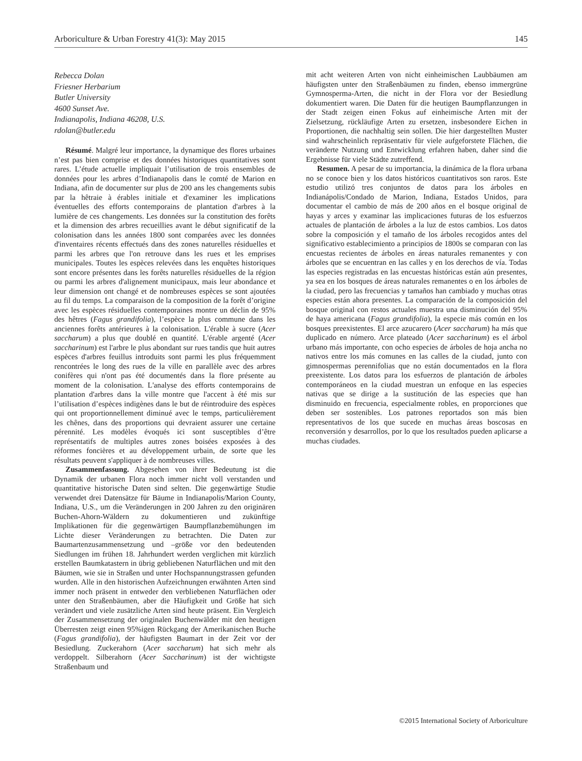Arboriculture & Urban Forestry 41(3): May 2015 145
Rebecca Dolan
Friesner Herbarium
Butler University
4600 Sunset Ave.
Indianapolis, Indiana 46208, U.S.
rdolan@butler.edu
Résumé. Malgré leur importance, la dynamique des flores urbaines n’est pas bien comprise et des données historiques quantitatives sont rares. L’étude actuelle impliquait l’utilisation de trois ensembles de données pour les arbres d’Indianapolis dans le comté de Marion en Indiana, afin de documenter sur plus de 200 ans les changements subis par la hêtraie à érables initiale et d'examiner les implications éventuelles des efforts contemporains de plantation d'arbres à la lumière de ces changements. Les données sur la constitution des forêts et la dimension des arbres recueillies avant le début significatif de la colonisation dans les années 1800 sont comparées avec les données d'inventaires récents effectués dans des zones naturelles résiduelles et parmi les arbres que l'on retrouve dans les rues et les emprises municipales. Toutes les espèces relevées dans les enquêtes historiques sont encore présentes dans les forêts naturelles résiduelles de la région ou parmi les arbres d'alignement municipaux, mais leur abondance et leur dimension ont changé et de nombreuses espèces se sont ajoutées au fil du temps. La comparaison de la composition de la forêt d’origine avec les espèces résiduelles contemporaines montre un déclin de 95% des hêtres (Fagus grandifolia), l’espèce la plus commune dans les anciennes forêts antérieures à la colonisation. L'érable à sucre (Acer saccharum) a plus que doublé en quantité. L'érable argenté (Acer saccharinum) est l'arbre le plus abondant sur rues tandis que huit autres espèces d'arbres feuillus introduits sont parmi les plus fréquemment rencontrées le long des rues de la ville en parallèle avec des arbres conifères qui n'ont pas été documentés dans la flore présente au moment de la colonisation. L'analyse des efforts contemporains de plantation d'arbres dans la ville montre que l'accent à été mis sur l’utilisation d’espèces indigènes dans le but de réintroduire des espèces qui ont proportionnellement diminué avec le temps, particulièrement les chênes, dans des proportions qui devraient assurer une certaine pérennité. Les modèles évoqués ici sont susceptibles d’être représentatifs de multiples autres zones boisées exposées à des réformes foncières et au développement urbain, de sorte que les résultats peuvent s'appliquer à de nombreuses villes.
Zusammenfassung. Abgesehen von ihrer Bedeutung ist die Dynamik der urbanen Flora noch immer nicht voll verstanden und quantitative historische Daten sind selten. Die gegenwärtige Studie verwendet drei Datensätze für Bäume in Indianapolis/Marion County, Indiana, U.S., um die Veränderungen in 200 Jahren zu den originären Buchen-Ahorn-Wäldern zu dokumentieren und zukünftige Implikationen für die gegenwärtigen Baumpflanzbemühungen im Lichte dieser Veränderungen zu betrachten. Die Daten zur Baumartenzusammensetzung und –größe vor den bedeutenden Siedlungen im frühen 18. Jahrhundert werden verglichen mit kürzlich erstellen Baumkatastern in übrig gebliebenen Naturflächen und mit den Bäumen, wie sie in Straßen und unter Hochspannungstrassen gefunden wurden. Alle in den historischen Aufzeichnungen erwähnten Arten sind immer noch präsent in entweder den verbliebenen Naturflächen oder unter den Straßenbäumen, aber die Häufigkeit und Größe hat sich verändert und viele zusätzliche Arten sind heute präsent. Ein Vergleich der Zusammensetzung der originalen Buchenwälder mit den heutigen Überresten zeigt einen 95%igen Rückgang der Amerikanischen Buche (Fagus grandifolia), der häufigsten Baumart in der Zeit vor der Besiedlung. Zuckerahorn (Acer saccharum) hat sich mehr als verdoppelt. Silberahorn (Acer Saccharinum) ist der wichtigste Straßenbaum und
mit acht weiteren Arten von nicht einheimischen Laubbäumen am häufigsten unter den Straßenbäumen zu finden, ebenso immergrüne Gymnosperma-Arten, die nicht in der Flora vor der Besiedlung dokumentiert waren. Die Daten für die heutigen Baumpflanzungen in der Stadt zeigen einen Fokus auf einheimische Arten mit der Zielsetzung, rückläufige Arten zu ersetzen, insbesondere Eichen in Proportionen, die nachhaltig sein sollen. Die hier dargestellten Muster sind wahrscheinlich repräsentativ für viele aufgeforstete Flächen, die veränderte Nutzung und Entwicklung erfahren haben, daher sind die Ergebnisse für viele Städte zutreffend.
Resumen. A pesar de su importancia, la dinámica de la flora urbana no se conoce bien y los datos históricos cuantitativos son raros. Este estudio utilizó tres conjuntos de datos para los árboles en Indianápolis/Condado de Marion, Indiana, Estados Unidos, para documentar el cambio de más de 200 años en el bosque original de hayas y arces y examinar las implicaciones futuras de los esfuerzos actuales de plantación de árboles a la luz de estos cambios. Los datos sobre la composición y el tamaño de los árboles recogidos antes del significativo establecimiento a principios de 1800s se comparan con las encuestas recientes de árboles en áreas naturales remanentes y con árboles que se encuentran en las calles y en los derechos de vía. Todas las especies registradas en las encuestas históricas están aún presentes, ya sea en los bosques de áreas naturales remanentes o en los árboles de la ciudad, pero las frecuencias y tamaños han cambiado y muchas otras especies están ahora presentes. La comparación de la composición del bosque original con restos actuales muestra una disminución del 95% de haya americana (Fagus grandifolia), la especie más común en los bosques preexistentes. El arce azucarero (Acer saccharum) ha más que duplicado en número. Arce plateado (Acer saccharinum) es el árbol urbano más importante, con ocho especies de árboles de hoja ancha no nativos entre los más comunes en las calles de la ciudad, junto con gimnospermas perennifolias que no están documentados en la flora preexistente. Los datos para los esfuerzos de plantación de árboles contemporáneos en la ciudad muestran un enfoque en las especies nativas que se dirige a la sustitución de las especies que han disminuido en frecuencia, especialmente robles, en proporciones que deben ser sostenibles. Los patrones reportados son más bien representativos de los que sucede en muchas áreas boscosas en reconversión y desarrollos, por lo que los resultados pueden aplicarse a muchas ciudades.
©2015 International Society of Arboriculture